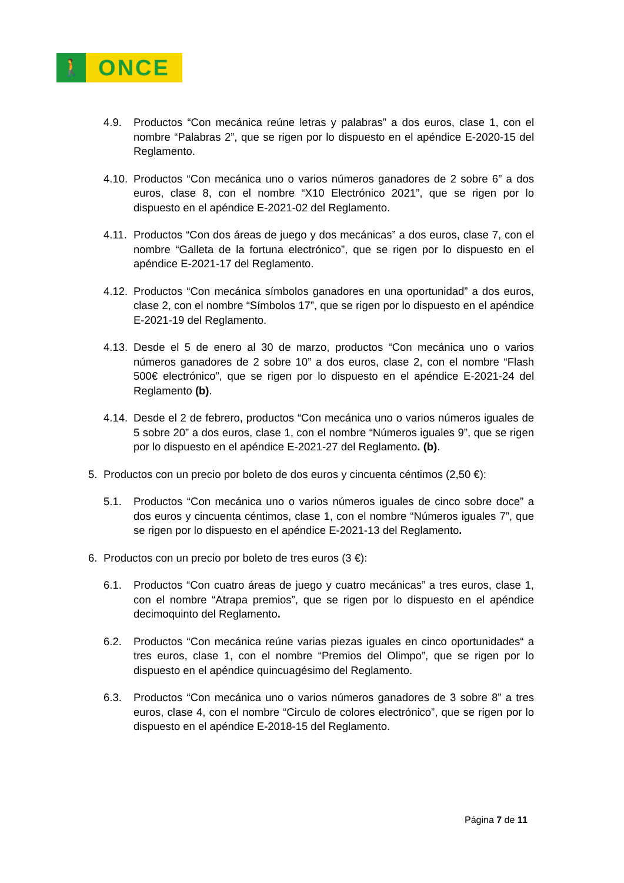🚶
ONCE
4.9. Productos “Con mecánica reúne letras y palabras” a dos euros, clase 1, con el nombre “Palabras 2”, que se rigen por lo dispuesto en el apéndice E-2020-15 del Reglamento.
4.10. Productos “Con mecánica uno o varios números ganadores de 2 sobre 6” a dos euros, clase 8, con el nombre “X10 Electrónico 2021”, que se rigen por lo dispuesto en el apéndice E-2021-02 del Reglamento.
4.11. Productos “Con dos áreas de juego y dos mecánicas” a dos euros, clase 7, con el nombre “Galleta de la fortuna electrónico”, que se rigen por lo dispuesto en el apéndice E-2021-17 del Reglamento.
4.12. Productos “Con mecánica símbolos ganadores en una oportunidad” a dos euros, clase 2, con el nombre “Símbolos 17”, que se rigen por lo dispuesto en el apéndice E-2021-19 del Reglamento.
4.13. Desde el 5 de enero al 30 de marzo, productos “Con mecánica uno o varios números ganadores de 2 sobre 10” a dos euros, clase 2, con el nombre “Flash 500€ electrónico”, que se rigen por lo dispuesto en el apéndice E-2021-24 del Reglamento (b).
4.14. Desde el 2 de febrero, productos “Con mecánica uno o varios números iguales de 5 sobre 20” a dos euros, clase 1, con el nombre “Números iguales 9”, que se rigen por lo dispuesto en el apéndice E-2021-27 del Reglamento. (b).
5. Productos con un precio por boleto de dos euros y cincuenta céntimos (2,50 €):
5.1. Productos “Con mecánica uno o varios números iguales de cinco sobre doce” a dos euros y cincuenta céntimos, clase 1, con el nombre “Números iguales 7”, que se rigen por lo dispuesto en el apéndice E-2021-13 del Reglamento.
6. Productos con un precio por boleto de tres euros (3 €):
6.1. Productos “Con cuatro áreas de juego y cuatro mecánicas” a tres euros, clase 1, con el nombre “Atrapa premios”, que se rigen por lo dispuesto en el apéndice decimoquinto del Reglamento.
6.2. Productos “Con mecánica reúne varias piezas iguales en cinco oportunidades“ a tres euros, clase 1, con el nombre “Premios del Olimpo”, que se rigen por lo dispuesto en el apéndice quincuagésimo del Reglamento.
6.3. Productos “Con mecánica uno o varios números ganadores de 3 sobre 8” a tres euros, clase 4, con el nombre “Circulo de colores electrónico”, que se rigen por lo dispuesto en el apéndice E-2018-15 del Reglamento.
Página 7 de 11